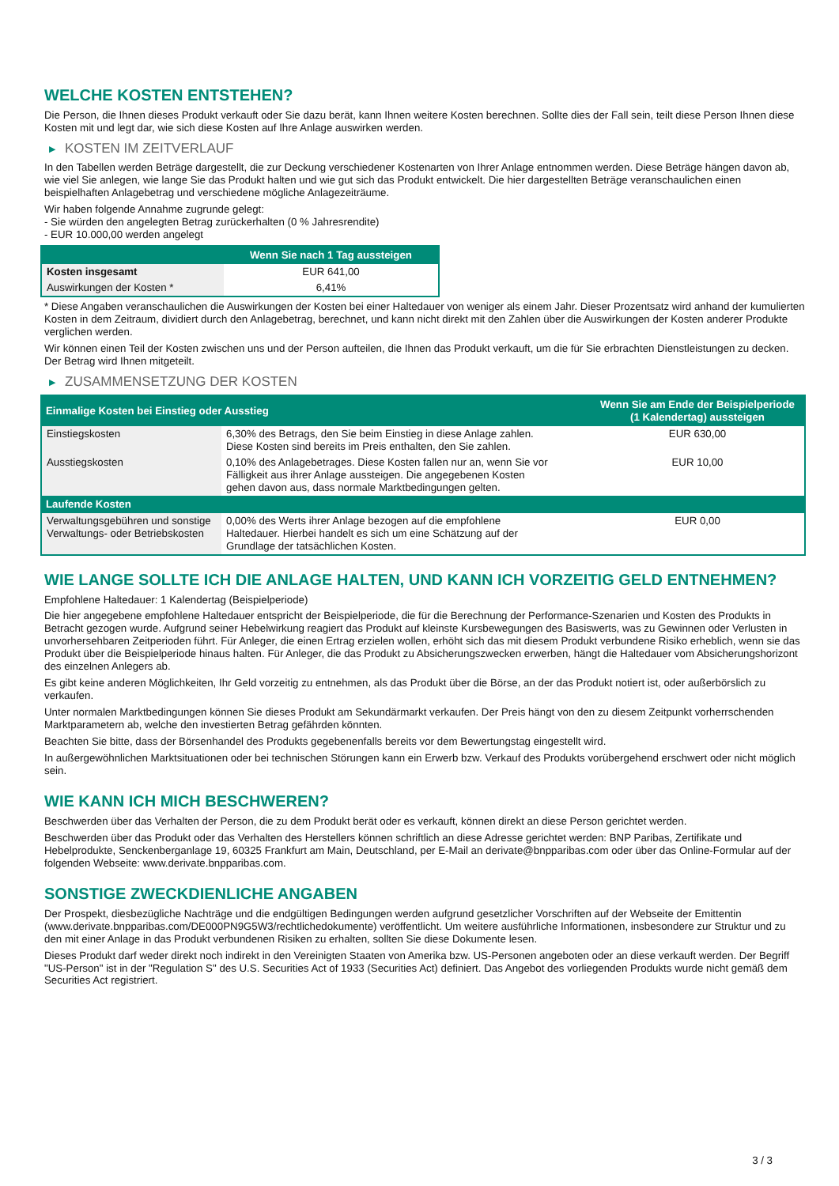WELCHE KOSTEN ENTSTEHEN?
Die Person, die Ihnen dieses Produkt verkauft oder Sie dazu berät, kann Ihnen weitere Kosten berechnen. Sollte dies der Fall sein, teilt diese Person Ihnen diese Kosten mit und legt dar, wie sich diese Kosten auf Ihre Anlage auswirken werden.
▶ KOSTEN IM ZEITVERLAUF
In den Tabellen werden Beträge dargestellt, die zur Deckung verschiedener Kostenarten von Ihrer Anlage entnommen werden. Diese Beträge hängen davon ab, wie viel Sie anlegen, wie lange Sie das Produkt halten und wie gut sich das Produkt entwickelt. Die hier dargestellten Beträge veranschaulichen einen beispielhaften Anlagebetrag und verschiedene mögliche Anlagezeiträume.
Wir haben folgende Annahme zugrunde gelegt:
- Sie würden den angelegten Betrag zurückerhalten (0 % Jahresrendite)
- EUR 10.000,00 werden angelegt
| | Wenn Sie nach 1 Tag aussteigen |
| --- | --- |
| Kosten insgesamt | EUR 641,00 |
| Auswirkungen der Kosten * | 6,41% |
* Diese Angaben veranschaulichen die Auswirkungen der Kosten bei einer Haltedauer von weniger als einem Jahr. Dieser Prozentsatz wird anhand der kumulierten Kosten in dem Zeitraum, dividiert durch den Anlagebetrag, berechnet, und kann nicht direkt mit den Zahlen über die Auswirkungen der Kosten anderer Produkte verglichen werden.
Wir können einen Teil der Kosten zwischen uns und der Person aufteilen, die Ihnen das Produkt verkauft, um die für Sie erbrachten Dienstleistungen zu decken. Der Betrag wird Ihnen mitgeteilt.
▶ ZUSAMMENSETZUNG DER KOSTEN
| Einmalige Kosten bei Einstieg oder Ausstieg | | Wenn Sie am Ende der Beispielperiode (1 Kalendertag) aussteigen |
| --- | --- | --- |
| Einstiegskosten | 6,30% des Betrags, den Sie beim Einstieg in diese Anlage zahlen. Diese Kosten sind bereits im Preis enthalten, den Sie zahlen. | EUR 630,00 |
| Ausstiegskosten | 0,10% des Anlagebetrages. Diese Kosten fallen nur an, wenn Sie vor Fälligkeit aus ihrer Anlage aussteigen. Die angegebenen Kosten gehen davon aus, dass normale Marktbedingungen gelten. | EUR 10,00 |
| Laufende Kosten | | |
| Verwaltungsgebühren und sonstige Verwaltungs- oder Betriebskosten | 0,00% des Werts ihrer Anlage bezogen auf die empfohlene Haltedauer. Hierbei handelt es sich um eine Schätzung auf der Grundlage der tatsächlichen Kosten. | EUR 0,00 |
WIE LANGE SOLLTE ICH DIE ANLAGE HALTEN, UND KANN ICH VORZEITIG GELD ENTNEHMEN?
Empfohlene Haltedauer: 1 Kalendertag (Beispielperiode)
Die hier angegebene empfohlene Haltedauer entspricht der Beispielperiode, die für die Berechnung der Performance-Szenarien und Kosten des Produkts in Betracht gezogen wurde. Aufgrund seiner Hebelwirkung reagiert das Produkt auf kleinste Kursbewegungen des Basiswerts, was zu Gewinnen oder Verlusten in unvorhersehbaren Zeitperioden führt. Für Anleger, die einen Ertrag erzielen wollen, erhöht sich das mit diesem Produkt verbundene Risiko erheblich, wenn sie das Produkt über die Beispielperiode hinaus halten. Für Anleger, die das Produkt zu Absicherungszwecken erwerben, hängt die Haltedauer vom Absicherungshorizont des einzelnen Anlegers ab.
Es gibt keine anderen Möglichkeiten, Ihr Geld vorzeitig zu entnehmen, als das Produkt über die Börse, an der das Produkt notiert ist, oder außerbörslich zu verkaufen.
Unter normalen Marktbedingungen können Sie dieses Produkt am Sekundärmarkt verkaufen. Der Preis hängt von den zu diesem Zeitpunkt vorherrschenden Marktparametern ab, welche den investierten Betrag gefährden könnten.
Beachten Sie bitte, dass der Börsenhandel des Produkts gegebenenfalls bereits vor dem Bewertungstag eingestellt wird.
In außergewöhnlichen Marktsituationen oder bei technischen Störungen kann ein Erwerb bzw. Verkauf des Produkts vorübergehend erschwert oder nicht möglich sein.
WIE KANN ICH MICH BESCHWEREN?
Beschwerden über das Verhalten der Person, die zu dem Produkt berät oder es verkauft, können direkt an diese Person gerichtet werden.
Beschwerden über das Produkt oder das Verhalten des Herstellers können schriftlich an diese Adresse gerichtet werden: BNP Paribas, Zertifikate und Hebelprodukte, Senckenberganlage 19, 60325 Frankfurt am Main, Deutschland, per E-Mail an derivate@bnpparibas.com oder über das Online-Formular auf der folgenden Webseite: www.derivate.bnpparibas.com.
SONSTIGE ZWECKDIENLICHE ANGABEN
Der Prospekt, diesbezügliche Nachträge und die endgültigen Bedingungen werden aufgrund gesetzlicher Vorschriften auf der Webseite der Emittentin (www.derivate.bnpparibas.com/DE000PN9G5W3/rechtlichedokumente) veröffentlicht. Um weitere ausführliche Informationen, insbesondere zur Struktur und zu den mit einer Anlage in das Produkt verbundenen Risiken zu erhalten, sollten Sie diese Dokumente lesen.
Dieses Produkt darf weder direkt noch indirekt in den Vereinigten Staaten von Amerika bzw. US-Personen angeboten oder an diese verkauft werden. Der Begriff "US-Person" ist in der "Regulation S" des U.S. Securities Act of 1933 (Securities Act) definiert. Das Angebot des vorliegenden Produkts wurde nicht gemäß dem Securities Act registriert.
3 / 3